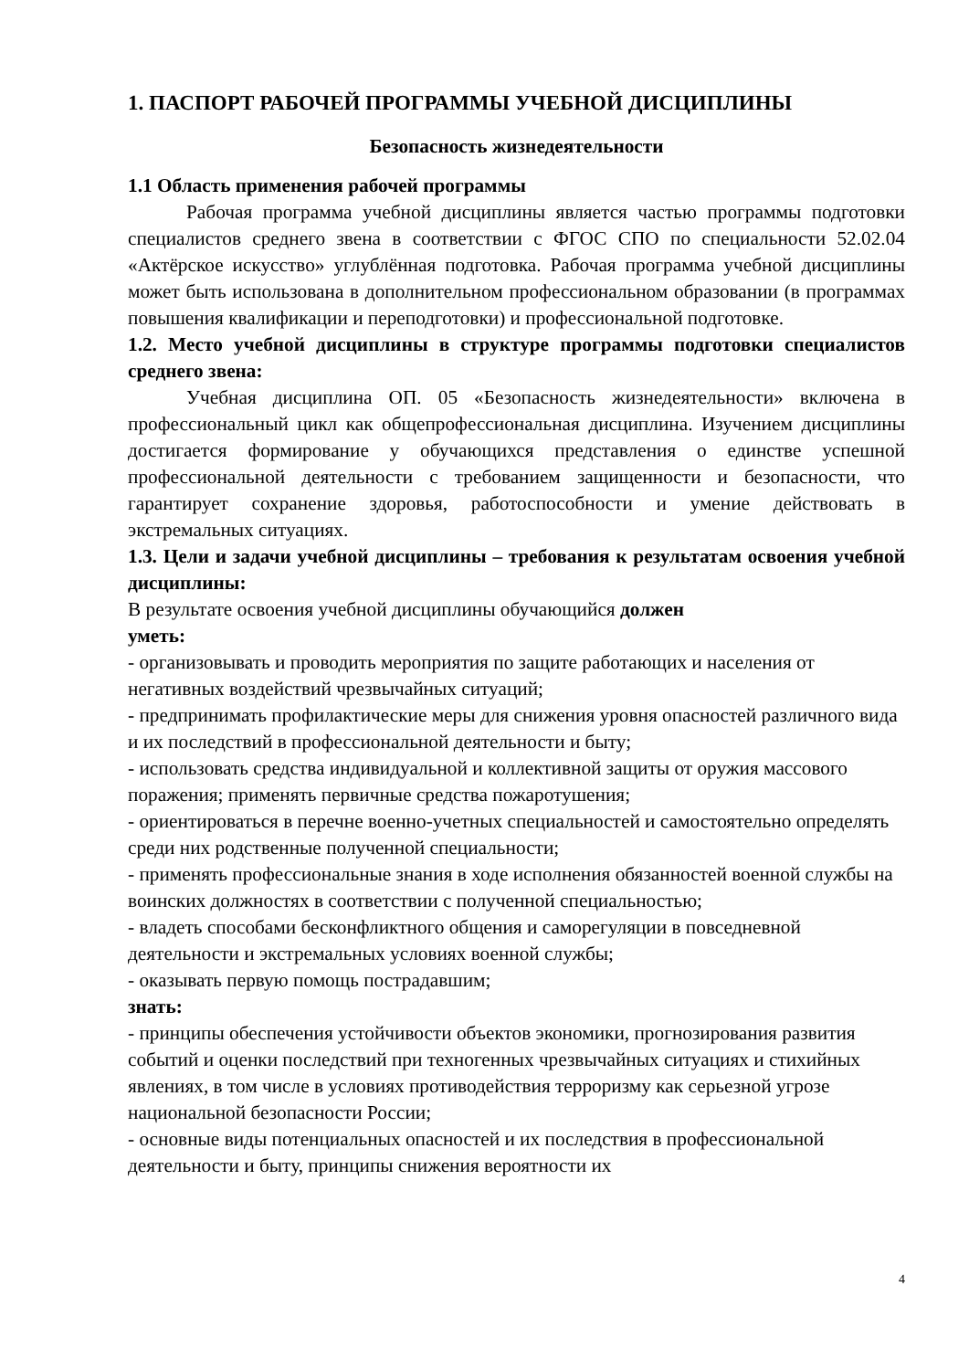1. ПАСПОРТ РАБОЧЕЙ ПРОГРАММЫ УЧЕБНОЙ ДИСЦИПЛИНЫ
Безопасность жизнедеятельности
1.1 Область применения рабочей программы
Рабочая программа учебной дисциплины является частью программы подготовки специалистов среднего звена в соответствии с ФГОС СПО по специальности 52.02.04 «Актёрское искусство» углублённая подготовка. Рабочая программа учебной дисциплины может быть использована в дополнительном профессиональном образовании (в программах повышения квалификации и переподготовки) и профессиональной подготовке.
1.2. Место учебной дисциплины в структуре программы подготовки специалистов среднего звена:
Учебная дисциплина ОП. 05 «Безопасность жизнедеятельности» включена в профессиональный цикл как общепрофессиональная дисциплина. Изучением дисциплины достигается формирование у обучающихся представления о единстве успешной профессиональной деятельности с требованием защищенности и безопасности, что гарантирует сохранение здоровья, работоспособности и умение действовать в экстремальных ситуациях.
1.3. Цели и задачи учебной дисциплины – требования к результатам освоения учебной дисциплины:
В результате освоения учебной дисциплины обучающийся должен
уметь:
- организовывать и проводить мероприятия по защите работающих и населения от негативных воздействий чрезвычайных ситуаций;
- предпринимать профилактические меры для снижения уровня опасностей различного вида и их последствий в профессиональной деятельности и быту;
- использовать средства индивидуальной и коллективной защиты от оружия массового поражения; применять первичные средства пожаротушения;
- ориентироваться в перечне военно-учетных специальностей и самостоятельно определять среди них родственные полученной специальности;
- применять профессиональные знания в ходе исполнения обязанностей военной службы на воинских должностях в соответствии с полученной специальностью;
- владеть способами бесконфликтного общения и саморегуляции в повседневной деятельности и экстремальных условиях военной службы;
- оказывать первую помощь пострадавшим;
знать:
- принципы обеспечения устойчивости объектов экономики, прогнозирования развития событий и оценки последствий при техногенных чрезвычайных ситуациях и стихийных явлениях, в том числе в условиях противодействия терроризму как серьезной угрозе национальной безопасности России;
- основные виды потенциальных опасностей и их последствия в профессиональной деятельности и быту, принципы снижения вероятности их
4